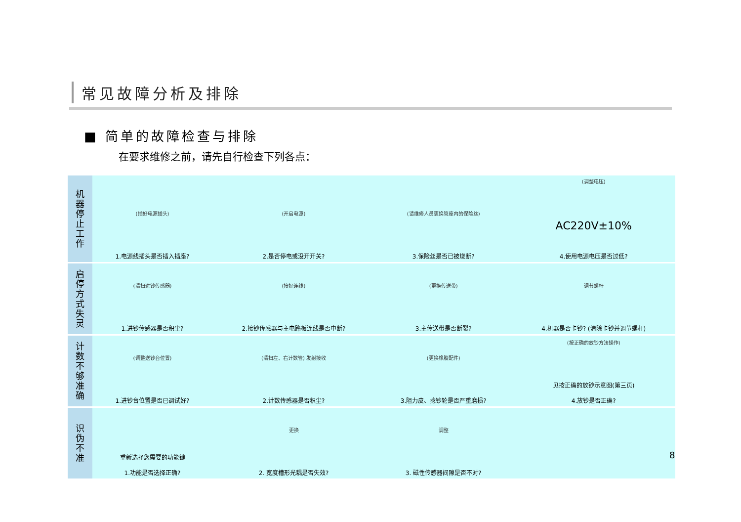常见故障分析及排除
■ 简单的故障检查与排除
在要求维修之前，请先自行检查下列各点：
| 机 器 停 止 工 作 | (插好电源插头) 1.电源线插头是否插入插座? | (开启电源) 2.是否停电或没开开关? | (请维修人员更换管座内的保险丝) 3.保险丝是否已被烧断? | (调整电压) AC220V±10% 4.使用电源电压是否过低? |
| 启 停 方 式 失 灵 | (清扫进钞传感器) 1.进钞传感器是否积尘? | (接好连线) 2.接钞传感器与主电路板连线是否中断? | (更换传送带) 3.主传送带是否断裂? | 调节螺杆 4.机器是否卡钞? (清除卡钞并调节螺杆) |
| 计 数 不 够 准 确 | (调整送钞台位置) 1.进钞台位置是否已调试好? | (清扫左、右计数管) 发射接收 2.计数传感器是否积尘? | (更换橡胶配件) 3.阻力皮、捻钞轮是否严重磨损? | (按正确的放钞方法操作) 见按正确的放钞示意图(第三页) 4.放钞是否正确? |
| 识 伪 不 准 | 重新选择您需要的功能键 1.功能是否选择正确? | 更换 2. 宽度槽形光耦是否失效? | 调整 3. 磁性传感器间隙是否不对? | |
8